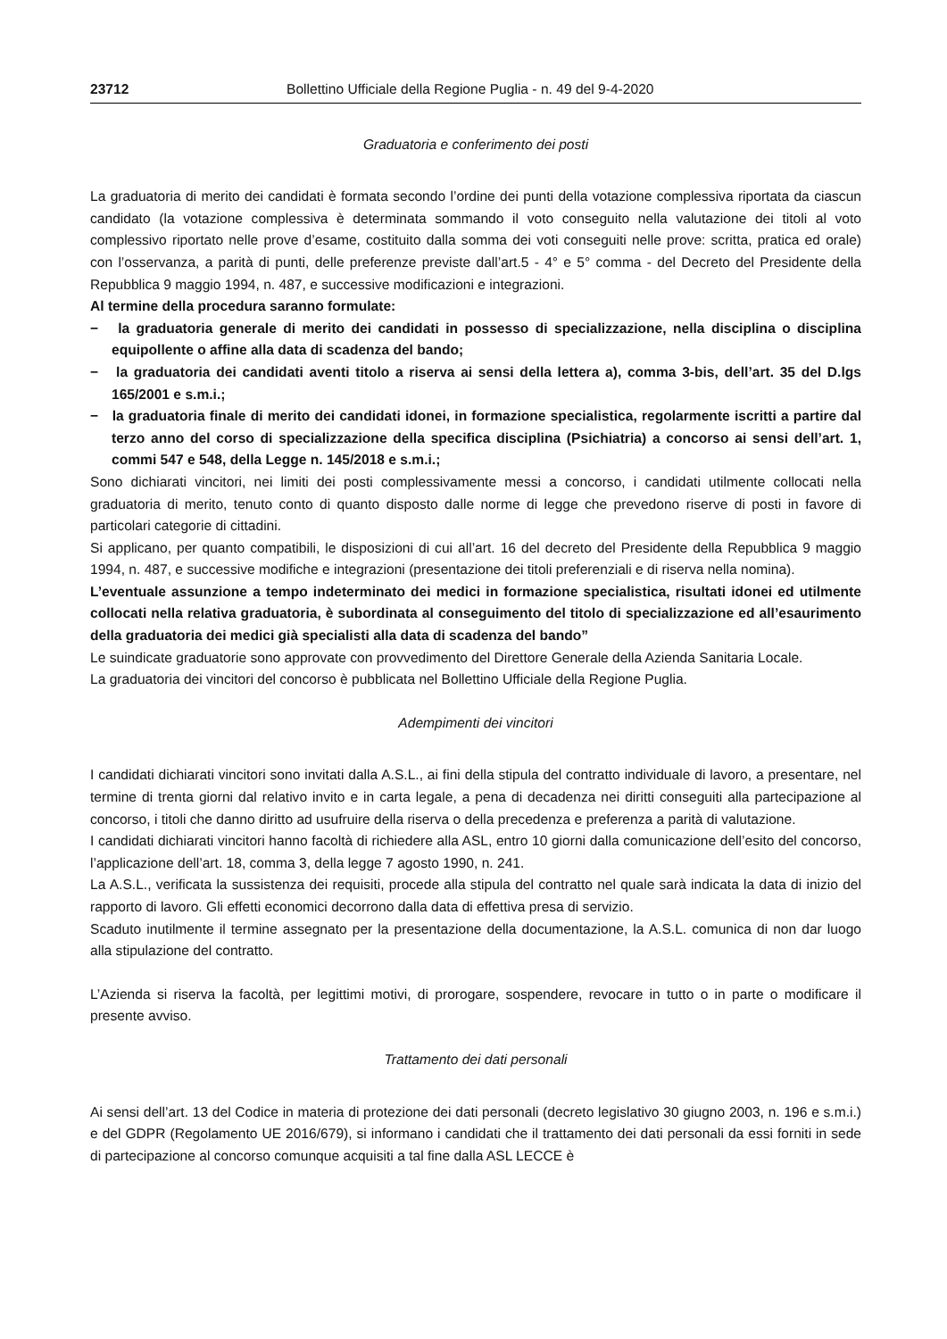23712 Bollettino Ufficiale della Regione Puglia - n. 49 del 9-4-2020
Graduatoria e conferimento dei posti
La graduatoria di merito dei candidati è formata secondo l’ordine dei punti della votazione complessiva riportata da ciascun candidato (la votazione complessiva è determinata sommando il voto conseguito nella valutazione dei titoli al voto complessivo riportato nelle prove d’esame, costituito dalla somma dei voti conseguiti nelle prove: scritta, pratica ed orale) con l’osservanza, a parità di punti, delle preferenze previste dall’art.5 - 4° e 5° comma - del Decreto del Presidente della Repubblica 9 maggio 1994, n. 487, e successive modificazioni e integrazioni.
Al termine della procedura saranno formulate:
− la graduatoria generale di merito dei candidati in possesso di specializzazione, nella disciplina o disciplina equipollente o affine alla data di scadenza del bando;
− la graduatoria dei candidati aventi titolo a riserva ai sensi della lettera a), comma 3-bis, dell’art. 35 del D.lgs 165/2001 e s.m.i.;
− la graduatoria finale di merito dei candidati idonei, in formazione specialistica, regolarmente iscritti a partire dal terzo anno del corso di specializzazione della specifica disciplina (Psichiatria) a concorso ai sensi dell’art. 1, commi 547 e 548, della Legge n. 145/2018 e s.m.i.;
Sono dichiarati vincitori, nei limiti dei posti complessivamente messi a concorso, i candidati utilmente collocati nella graduatoria di merito, tenuto conto di quanto disposto dalle norme di legge che prevedono riserve di posti in favore di particolari categorie di cittadini.
Si applicano, per quanto compatibili, le disposizioni di cui all’art. 16 del decreto del Presidente della Repubblica 9 maggio 1994, n. 487, e successive modifiche e integrazioni (presentazione dei titoli preferenziali e di riserva nella nomina).
L’eventuale assunzione a tempo indeterminato dei medici in formazione specialistica, risultati idonei ed utilmente collocati nella relativa graduatoria, è subordinata al conseguimento del titolo di specializzazione ed all’esaurimento della graduatoria dei medici già specialisti alla data di scadenza del bando”
Le suindicate graduatorie sono approvate con provvedimento del Direttore Generale della Azienda Sanitaria Locale.
La graduatoria dei vincitori del concorso è pubblicata nel Bollettino Ufficiale della Regione Puglia.
Adempimenti dei vincitori
I candidati dichiarati vincitori sono invitati dalla A.S.L., ai fini della stipula del contratto individuale di lavoro, a presentare, nel termine di trenta giorni dal relativo invito e in carta legale, a pena di decadenza nei diritti conseguiti alla partecipazione al concorso, i titoli che danno diritto ad usufruire della riserva o della precedenza e preferenza a parità di valutazione.
I candidati dichiarati vincitori hanno facoltà di richiedere alla ASL, entro 10 giorni dalla comunicazione dell’esito del concorso, l’applicazione dell’art. 18, comma 3, della legge 7 agosto 1990, n. 241.
La A.S.L., verificata la sussistenza dei requisiti, procede alla stipula del contratto nel quale sarà indicata la data di inizio del rapporto di lavoro. Gli effetti economici decorrono dalla data di effettiva presa di servizio.
Scaduto inutilmente il termine assegnato per la presentazione della documentazione, la A.S.L. comunica di non dar luogo alla stipulazione del contratto.
L’Azienda si riserva la facoltà, per legittimi motivi, di prorogare, sospendere, revocare in tutto o in parte o modificare il presente avviso.
Trattamento dei dati personali
Ai sensi dell’art. 13 del Codice in materia di protezione dei dati personali (decreto legislativo 30 giugno 2003, n. 196 e s.m.i.) e del GDPR (Regolamento UE 2016/679), si informano i candidati che il trattamento dei dati personali da essi forniti in sede di partecipazione al concorso comunque acquisiti a tal fine dalla ASL LECCE è